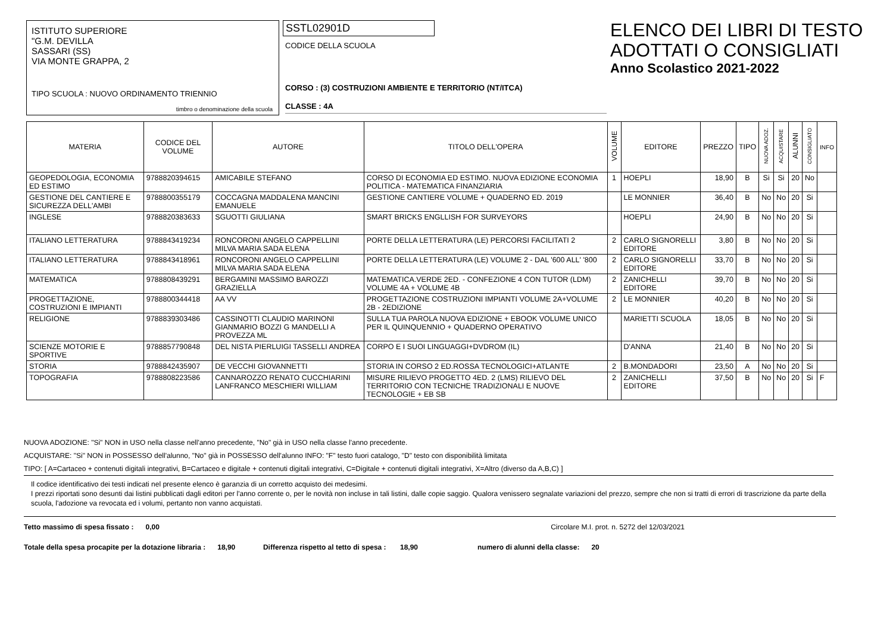ISTITUTO SUPERIORE
"G.M. DEVILLA
SASSARI (SS)
VIA MONTE GRAPPA, 2
TIPO SCUOLA : NUOVO ORDINAMENTO TRIENNIO
timbro o denominazione della scuola
SSTL02901D
CODICE DELLA SCUOLA
CORSO : (3) COSTRUZIONI AMBIENTE E TERRITORIO (NT/ITCA)
CLASSE : 4A
ELENCO DEI LIBRI DI TESTO
ADOTTATI O CONSIGLIATI
Anno Scolastico 2021-2022
| MATERIA | CODICE DEL VOLUME | AUTORE | TITOLO DELL'OPERA | VOLUME | EDITORE | PREZZO | TIPO | NUOVA ADOZ. | ACQUISTARE | ALUNNI | CONSIGLIATO | INFO |
| --- | --- | --- | --- | --- | --- | --- | --- | --- | --- | --- | --- | --- |
| GEOPEDOLOGIA, ECONOMIA ED ESTIMO | 9788820394615 | AMICABILE STEFANO | CORSO DI ECONOMIA ED ESTIMO. NUOVA EDIZIONE ECONOMIA POLITICA - MATEMATICA FINANZIARIA | 1 | HOEPLI | 18,90 | B | Si | Si | 20 | No | |
| GESTIONE DEL CANTIERE E SICUREZZA DELL'AMBI | 9788800355179 | COCCAGNA MADDALENA MANCINI EMANUELE | GESTIONE CANTIERE VOLUME + QUADERNO ED. 2019 | | LE MONNIER | 36,40 | B | No | No | 20 | Si | |
| INGLESE | 9788820383633 | SGUOTTI GIULIANA | SMART BRICKS ENGLLISH FOR SURVEYORS | | HOEPLI | 24,90 | B | No | No | 20 | Si | |
| ITALIANO LETTERATURA | 9788843419234 | RONCORONI ANGELO CAPPELLINI MILVA MARIA SADA ELENA | PORTE DELLA LETTERATURA (LE) PERCORSI FACILITATI 2 | 2 | CARLO SIGNORELLI EDITORE | 3,80 | B | No | No | 20 | Si | |
| ITALIANO LETTERATURA | 9788843418961 | RONCORONI ANGELO CAPPELLINI MILVA MARIA SADA ELENA | PORTE DELLA LETTERATURA (LE) VOLUME 2 - DAL '600 ALL' '800 | 2 | CARLO SIGNORELLI EDITORE | 33,70 | B | No | No | 20 | Si | |
| MATEMATICA | 9788808439291 | BERGAMINI MASSIMO BAROZZI GRAZIELLA | MATEMATICA.VERDE 2ED. - CONFEZIONE 4 CON TUTOR (LDM) VOLUME 4A + VOLUME 4B | 2 | ZANICHELLI EDITORE | 39,70 | B | No | No | 20 | Si | |
| PROGETTAZIONE, COSTRUZIONI E IMPIANTI | 9788800344418 | AA VV | PROGETTAZIONE COSTRUZIONI IMPIANTI VOLUME 2A+VOLUME 2B - 2EDIZIONE | 2 | LE MONNIER | 40,20 | B | No | No | 20 | Si | |
| RELIGIONE | 9788839303486 | CASSINOTTI CLAUDIO MARINONI GIANMARIO BOZZI G MANDELLI A PROVEZZA ML | SULLA TUA PAROLA NUOVA EDIZIONE + EBOOK VOLUME UNICO PER IL QUINQUENNIO + QUADERNO OPERATIVO | | MARIETTI SCUOLA | 18,05 | B | No | No | 20 | Si | |
| SCIENZE MOTORIE E SPORTIVE | 9788857790848 | DEL NISTA PIERLUIGI TASSELLI ANDREA | CORPO E I SUOI LINGUAGGI+DVDROM (IL) | | D'ANNA | 21,40 | B | No | No | 20 | Si | |
| STORIA | 9788842435907 | DE VECCHI GIOVANNETTI | STORIA IN CORSO 2 ED.ROSSA TECNOLOGICI+ATLANTE | 2 | B.MONDADORI | 23,50 | A | No | No | 20 | Si | |
| TOPOGRAFIA | 9788808223586 | CANNAROZZO RENATO CUCCHIARINI LANFRANCO MESCHIERI WILLIAM | MISURE RILIEVO PROGETTO 4ED. 2 (LMS) RILIEVO DEL TERRITORIO CON TECNICHE TRADIZIONALI E NUOVE TECNOLOGIE + EB SB | 2 | ZANICHELLI EDITORE | 37,50 | B | No | No | 20 | Si | F |
NUOVA ADOZIONE: "Si" NON in USO nella classe nell'anno precedente, "No" già in USO nella classe l'anno precedente.
ACQUISTARE: "Si" NON in POSSESSO dell'alunno, "No" già in POSSESSO dell'alunno INFO: "F" testo fuori catalogo, "D" testo con disponibilità limitata
TIPO: [ A=Cartaceo + contenuti digitali integrativi, B=Cartaceo e digitale + contenuti digitali integrativi, C=Digitale + contenuti digitali integrativi, X=Altro (diverso da A,B,C) ]
Il codice identificativo dei testi indicati nel presente elenco è garanzia di un corretto acquisto dei medesimi.
I prezzi riportati sono desunti dai listini pubblicati dagli editori per l'anno corrente o, per le novità non incluse in tali listini, dalle copie saggio. Qualora venissero segnalate variazioni del prezzo, sempre che non si tratti di errori di trascrizione da parte della scuola, l'adozione va revocata ed i volumi, pertanto non vanno acquistati.
Tetto massimo di spesa fissato : 0,00 Circolare M.I. prot. n. 5272 del 12/03/2021
Totale della spesa procapite per la dotazione libraria : 18,90 Differenza rispetto al tetto di spesa : 18,90 numero di alunni della classe: 20